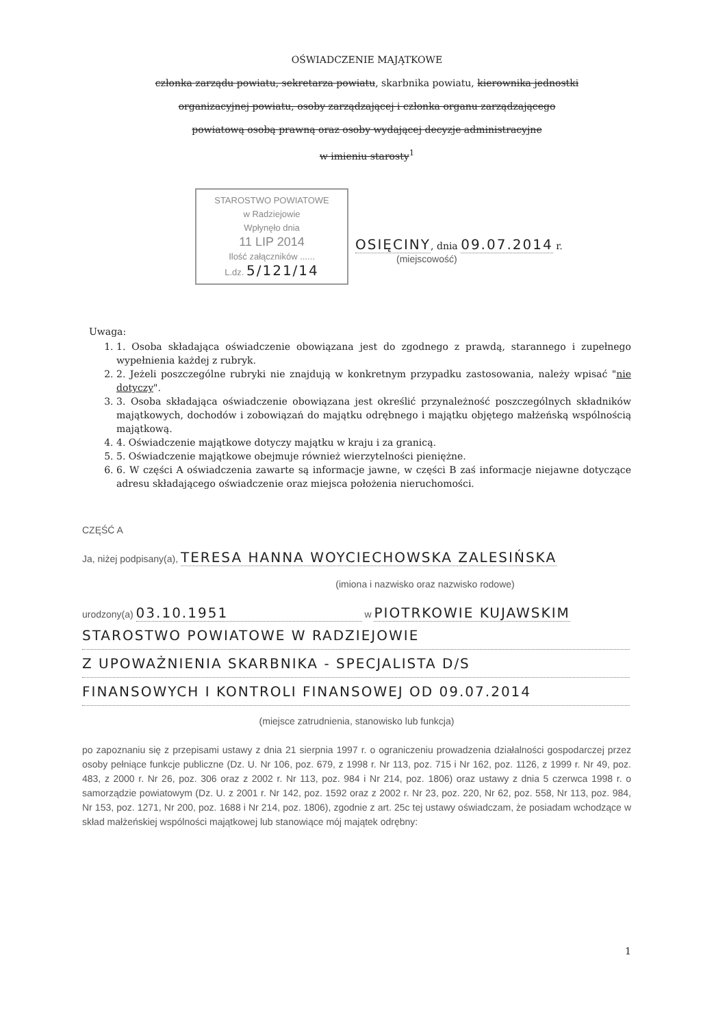OŚWIADCZENIE MAJĄTKOWE
członka zarządu powiatu, sekretarza powiatu, skarbnika powiatu, kierownika jednostki
organizacyjnej powiatu, osoby zarządzającej i członka organu zarządzającego
powiatową osobą prawną oraz osoby wydającej decyzje administracyjne
w imieniu starosty<sup>1</sup>
STAROSTWO POWIATOWE
w Radziejowie
Wpłynęło dnia
11 LIP 2014
Ilość załączników ......
L.dz. 5/121/14
OSIĘCINY, dnia 09.07.2014 r.
(miejscowość)
Uwaga:
1. 1. Osoba składająca oświadczenie obowiązana jest do zgodnego z prawdą, starannego i zupełnego wypełnienia każdej z rubryk.
2. 2. Jeżeli poszczególne rubryki nie znajdują w konkretnym przypadku zastosowania, należy wpisać "nie dotyczy".
3. 3. Osoba składająca oświadczenie obowiązana jest określić przynależność poszczególnych składników majątkowych, dochodów i zobowiązań do majątku odrębnego i majątku objętego małżeńską wspólnością majątkową.
4. 4. Oświadczenie majątkowe dotyczy majątku w kraju i za granicą.
5. 5. Oświadczenie majątkowe obejmuje również wierzytelności pieniężne.
6. 6. W części A oświadczenia zawarte są informacje jawne, w części B zaś informacje niejawne dotyczące adresu składającego oświadczenie oraz miejsca położenia nieruchomości.
CZĘŚĆ A
Ja, niżej podpisany(a), TERESA HANNA WOYCIECHOWSKA ZALESIŃSKA
(imiona i nazwisko oraz nazwisko rodowe)
urodzony(a) 03.10.1951 w PIOTRKOWIE KUJAWSKIM
STAROSTWO POWIATOWE W RADZIEJOWIE Z UPOWAŻNIENIA SKARBNIKA - SPECJALISTA D/S FINANSOWYCH I KONTROLI FINANSOWEJ OD 09.07.2014
(miejsce zatrudnienia, stanowisko lub funkcja)
po zapoznaniu się z przepisami ustawy z dnia 21 sierpnia 1997 r. o ograniczeniu prowadzenia działalności gospodarczej przez osoby pełniące funkcje publiczne (Dz. U. Nr 106, poz. 679, z 1998 r. Nr 113, poz. 715 i Nr 162, poz. 1126, z 1999 r. Nr 49, poz. 483, z 2000 r. Nr 26, poz. 306 oraz z 2002 r. Nr 113, poz. 984 i Nr 214, poz. 1806) oraz ustawy z dnia 5 czerwca 1998 r. o samorządzie powiatowym (Dz. U. z 2001 r. Nr 142, poz. 1592 oraz z 2002 r. Nr 23, poz. 220, Nr 62, poz. 558, Nr 113, poz. 984, Nr 153, poz. 1271, Nr 200, poz. 1688 i Nr 214, poz. 1806), zgodnie z art. 25c tej ustawy oświadczam, że posiadam wchodzące w skład małżeńskiej wspólności majątkowej lub stanowiące mój majątek odrębny:
1